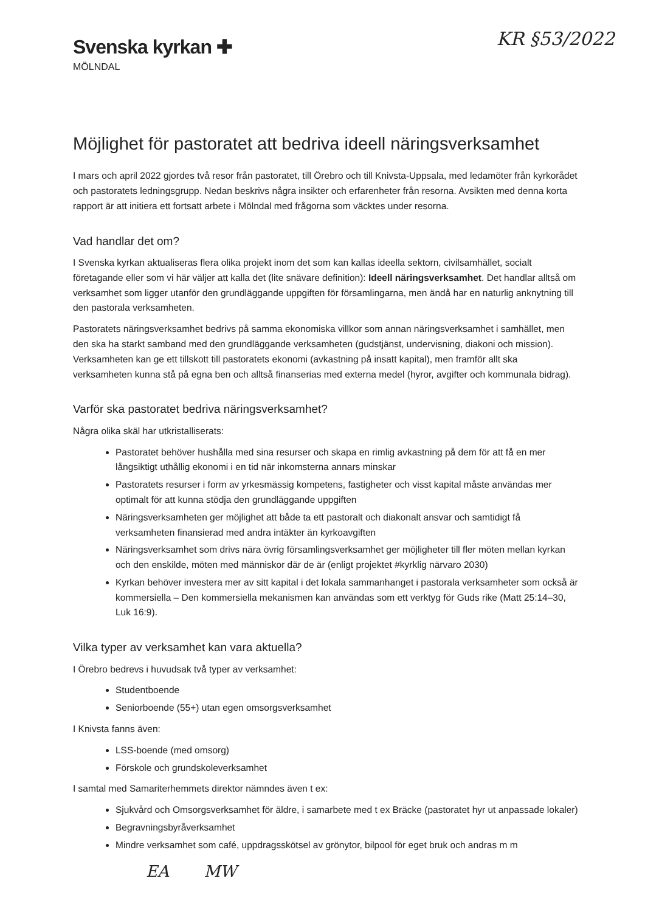Svenska kyrkan ✚
MÖLNDAL
KR §53/2022
Möjlighet för pastoratet att bedriva ideell näringsverksamhet
I mars och april 2022 gjordes två resor från pastoratet, till Örebro och till Knivsta-Uppsala, med ledamöter från kyrkorådet och pastoratets ledningsgrupp. Nedan beskrivs några insikter och erfarenheter från resorna. Avsikten med denna korta rapport är att initiera ett fortsatt arbete i Mölndal med frågorna som väcktes under resorna.
Vad handlar det om?
I Svenska kyrkan aktualiseras flera olika projekt inom det som kan kallas ideella sektorn, civilsamhället, socialt företagande eller som vi här väljer att kalla det (lite snävare definition): Ideell näringsverksamhet. Det handlar alltså om verksamhet som ligger utanför den grundläggande uppgiften för församlingarna, men ändå har en naturlig anknytning till den pastorala verksamheten.
Pastoratets näringsverksamhet bedrivs på samma ekonomiska villkor som annan näringsverksamhet i samhället, men den ska ha starkt samband med den grundläggande verksamheten (gudstjänst, undervisning, diakoni och mission). Verksamheten kan ge ett tillskott till pastoratets ekonomi (avkastning på insatt kapital), men framför allt ska verksamheten kunna stå på egna ben och alltså finanserias med externa medel (hyror, avgifter och kommunala bidrag).
Varför ska pastoratet bedriva näringsverksamhet?
Några olika skäl har utkristalliserats:
Pastoratet behöver hushålla med sina resurser och skapa en rimlig avkastning på dem för att få en mer långsiktigt uthållig ekonomi i en tid när inkomsterna annars minskar
Pastoratets resurser i form av yrkesmässig kompetens, fastigheter och visst kapital måste användas mer optimalt för att kunna stödja den grundläggande uppgiften
Näringsverksamheten ger möjlighet att både ta ett pastoralt och diakonalt ansvar och samtidigt få verksamheten finansierad med andra intäkter än kyrkoavgiften
Näringsverksamhet som drivs nära övrig församlingsverksamhet ger möjligheter till fler möten mellan kyrkan och den enskilde, möten med människor där de är (enligt projektet #kyrklig närvaro 2030)
Kyrkan behöver investera mer av sitt kapital i det lokala sammanhanget i pastorala verksamheter som också är kommersiella – Den kommersiella mekanismen kan användas som ett verktyg för Guds rike (Matt 25:14–30, Luk 16:9).
Vilka typer av verksamhet kan vara aktuella?
I Örebro bedrevs i huvudsak två typer av verksamhet:
Studentboende
Seniorboende (55+) utan egen omsorgsverksamhet
I Knivsta fanns även:
LSS-boende (med omsorg)
Förskole och grundskoleverksamhet
I samtal med Samariterhemmets direktor nämndes även t ex:
Sjukvård och Omsorgsverksamhet för äldre, i samarbete med t ex Bräcke (pastoratet hyr ut anpassade lokaler)
Begravningsbyråverksamhet
Mindre verksamhet som café, uppdragsskötsel av grönytor, bilpool för eget bruk och andras m m
EA MW